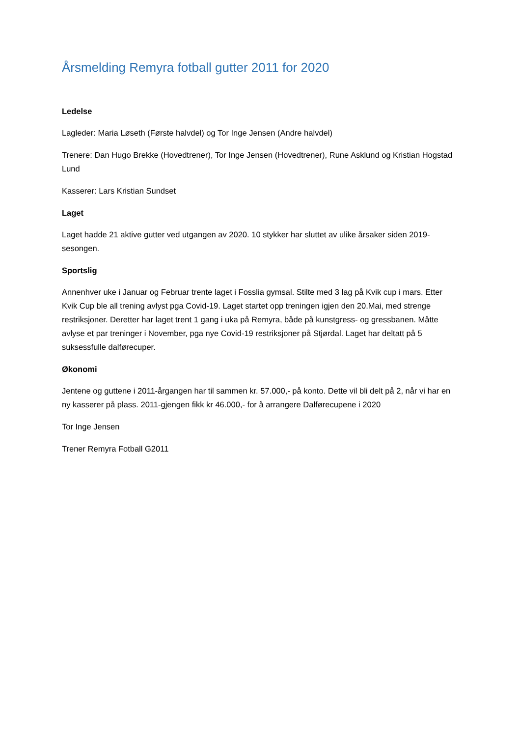Årsmelding Remyra fotball gutter 2011 for 2020
Ledelse
Lagleder: Maria Løseth (Første halvdel) og Tor Inge Jensen (Andre halvdel)
Trenere: Dan Hugo Brekke (Hovedtrener), Tor Inge Jensen (Hovedtrener), Rune Asklund og Kristian Hogstad Lund
Kasserer: Lars Kristian Sundset
Laget
Laget hadde 21 aktive gutter ved utgangen av 2020. 10 stykker har sluttet av ulike årsaker siden 2019-sesongen.
Sportslig
Annenhver uke i Januar og Februar trente laget i Fosslia gymsal. Stilte med 3 lag på Kvik cup i mars. Etter Kvik Cup ble all trening avlyst pga Covid-19. Laget startet opp treningen igjen den 20.Mai, med strenge restriksjoner. Deretter har laget trent 1 gang i uka på Remyra, både på kunstgress- og gressbanen. Måtte avlyse et par treninger i November, pga nye Covid-19 restriksjoner på Stjørdal. Laget har deltatt på 5 suksessfulle dalførecuper.
Økonomi
Jentene og guttene i 2011-årgangen har til sammen kr. 57.000,- på konto. Dette vil bli delt på 2, når vi har en ny kasserer på plass. 2011-gjengen fikk kr 46.000,- for å arrangere Dalførecupene i 2020
Tor Inge Jensen
Trener Remyra Fotball G2011